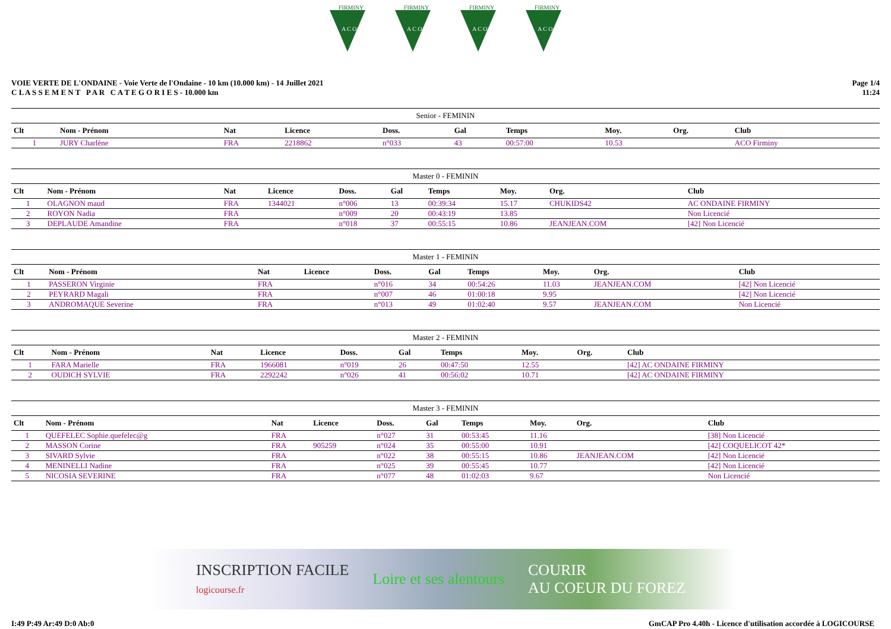FIRMINY
A C O
FIRMINY
A C O
FIRMINY
A C O
FIRMINY
A C O
VOIE VERTE DE L'ONDAINE - Voie Verte de l'Ondaine - 10 km (10.000 km) - 14 Juillet 2021
C L A S S E M E N T P A R C A T E G O R I E S - 10.000 km
Page 1/4
11:24
Senior - FEMININ
| Clt | Nom - Prénom | Nat | Licence | Doss. | Gal | Temps | Moy. | Org. | Club |
| --- | --- | --- | --- | --- | --- | --- | --- | --- | --- |
| 1 | JURY Charlène | FRA | 2218862 | n°033 | 43 | 00:57:00 | 10.53 | | ACO Firminy |
Master 0 - FEMININ
| Clt | Nom - Prénom | Nat | Licence | Doss. | Gal | Temps | Moy. | Org. | Club |
| --- | --- | --- | --- | --- | --- | --- | --- | --- | --- |
| 1 | OLAGNON maud | FRA | 1344021 | n°006 | 13 | 00:39:34 | 15.17 | CHUKIDS42 | AC ONDAINE FIRMINY |
| 2 | ROYON Nadia | FRA | | n°009 | 20 | 00:43:19 | 13.85 | | Non Licencié |
| 3 | DEPLAUDE Amandine | FRA | | n°018 | 37 | 00:55:15 | 10.86 | JEANJEAN.COM | [42] Non Licencié |
Master 1 - FEMININ
| Clt | Nom - Prénom | Nat | Licence | Doss. | Gal | Temps | Moy. | Org. | Club |
| --- | --- | --- | --- | --- | --- | --- | --- | --- | --- |
| 1 | PASSERON Virginie | FRA | | n°016 | 34 | 00:54:26 | 11.03 | JEANJEAN.COM | [42] Non Licencié |
| 2 | PEYRARD Magali | FRA | | n°007 | 46 | 01:00:18 | 9.95 | | [42] Non Licencié |
| 3 | ANDROMAQUE Severine | FRA | | n°013 | 49 | 01:02:40 | 9.57 | JEANJEAN.COM | Non Licencié |
Master 2 - FEMININ
| Clt | Nom - Prénom | Nat | Licence | Doss. | Gal | Temps | Moy. | Org. | Club |
| --- | --- | --- | --- | --- | --- | --- | --- | --- | --- |
| 1 | FARA Marielle | FRA | 1966081 | n°019 | 26 | 00:47:50 | 12.55 | | [42] AC ONDAINE FIRMINY |
| 2 | OUDICH SYLVIE | FRA | 2292242 | n°026 | 41 | 00:56:02 | 10.71 | | [42] AC ONDAINE FIRMINY |
Master 3 - FEMININ
| Clt | Nom - Prénom | Nat | Licence | Doss. | Gal | Temps | Moy. | Org. | Club |
| --- | --- | --- | --- | --- | --- | --- | --- | --- | --- |
| 1 | QUEFELEC Sophie.quefelec@g | FRA | | n°027 | 31 | 00:53:45 | 11.16 | | [38] Non Licencié |
| 2 | MASSON Corine | FRA | 905259 | n°024 | 35 | 00:55:00 | 10.91 | | [42] COQUELICOT 42* |
| 3 | SIVARD Sylvie | FRA | | n°022 | 38 | 00:55:15 | 10.86 | JEANJEAN.COM | [42] Non Licencié |
| 4 | MENINELLI Nadine | FRA | | n°025 | 39 | 00:55:45 | 10.77 | | [42] Non Licencié |
| 5 | NICOSIA SEVERINE | FRA | | n°077 | 48 | 01:02:03 | 9.67 | | Non Licencié |
INSCRIPTION FACILE
logicourse.fr Loire et ses alentours COURIR
AU COEUR DU FOREZ
I:49 P:49 Ar:49 D:0 Ab:0 GmCAP Pro 4.40h - Licence d'utilisation accordée à LOGICOURSE